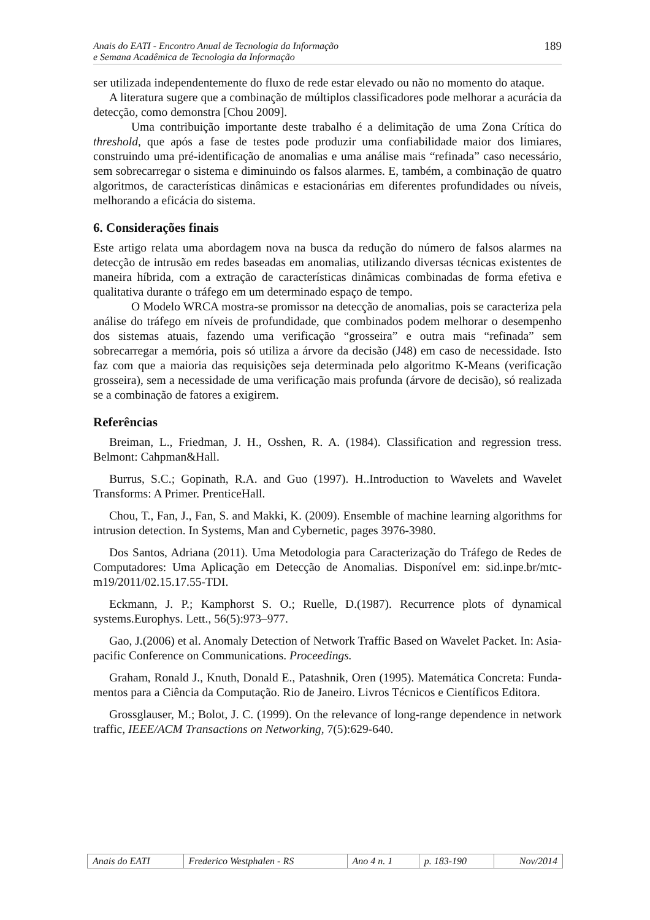Anais do EATI - Encontro Anual de Tecnologia da Informação
e Semana Acadêmica de Tecnologia da Informação
189
ser utilizada independentemente do fluxo de rede estar elevado ou não no momento do ataque.
A literatura sugere que a combinação de múltiplos classificadores pode melhorar a acurácia da detecção, como demonstra [Chou 2009].
Uma contribuição importante deste trabalho é a delimitação de uma Zona Crítica do threshold, que após a fase de testes pode produzir uma confiabilidade maior dos limiares, construindo uma pré-identificação de anomalias e uma análise mais “refinada” caso necessário, sem sobrecarregar o sistema e diminuindo os falsos alarmes. E, também, a combinação de quatro algoritmos, de características dinâmicas e estacionárias em diferentes profundidades ou níveis, melhorando a eficácia do sistema.
6. Considerações finais
Este artigo relata uma abordagem nova na busca da redução do número de falsos alarmes na detecção de intrusão em redes baseadas em anomalias, utilizando diversas técnicas existentes de maneira híbrida, com a extração de características dinâmicas combinadas de forma efetiva e qualitativa durante o tráfego em um determinado espaço de tempo.
O Modelo WRCA mostra-se promissor na detecção de anomalias, pois se caracteriza pela análise do tráfego em níveis de profundidade, que combinados podem melhorar o desempenho dos sistemas atuais, fazendo uma verificação “grosseira” e outra mais “refinada” sem sobrecarregar a memória, pois só utiliza a árvore da decisão (J48) em caso de necessidade. Isto faz com que a maioria das requisições seja determinada pelo algoritmo K-Means (verificação grosseira), sem a necessidade de uma verificação mais profunda (árvore de decisão), só realizada se a combinação de fatores a exigirem.
Referências
Breiman, L., Friedman, J. H., Osshen, R. A. (1984). Classification and regression tress. Belmont: Cahpman&Hall.
Burrus, S.C.; Gopinath, R.A. and Guo (1997). H..Introduction to Wavelets and Wavelet Transforms: A Primer. PrenticeHall.
Chou, T., Fan, J., Fan, S. and Makki, K. (2009). Ensemble of machine learning algorithms for intrusion detection. In Systems, Man and Cybernetic, pages 3976-3980.
Dos Santos, Adriana (2011). Uma Metodologia para Caracterização do Tráfego de Redes de Computadores: Uma Aplicação em Detecção de Anomalias. Disponível em: sid.inpe.br/mtc-m19/2011/02.15.17.55-TDI.
Eckmann, J. P.; Kamphorst S. O.; Ruelle, D.(1987). Recurrence plots of dynamical systems.Europhys. Lett., 56(5):973–977.
Gao, J.(2006) et al. Anomaly Detection of Network Traffic Based on Wavelet Packet. In: Asia-pacific Conference on Communications. Proceedings.
Graham, Ronald J., Knuth, Donald E., Patashnik, Oren (1995). Matemática Concreta: Funda-mentos para a Ciência da Computação. Rio de Janeiro. Livros Técnicos e Científicos Editora.
Grossglauser, M.; Bolot, J. C. (1999). On the relevance of long-range dependence in network traffic, IEEE/ACM Transactions on Networking, 7(5):629-640.
| Anais do EATI | Frederico Westphalen - RS | Ano 4 n. 1 | p. 183-190 | Nov/2014 |